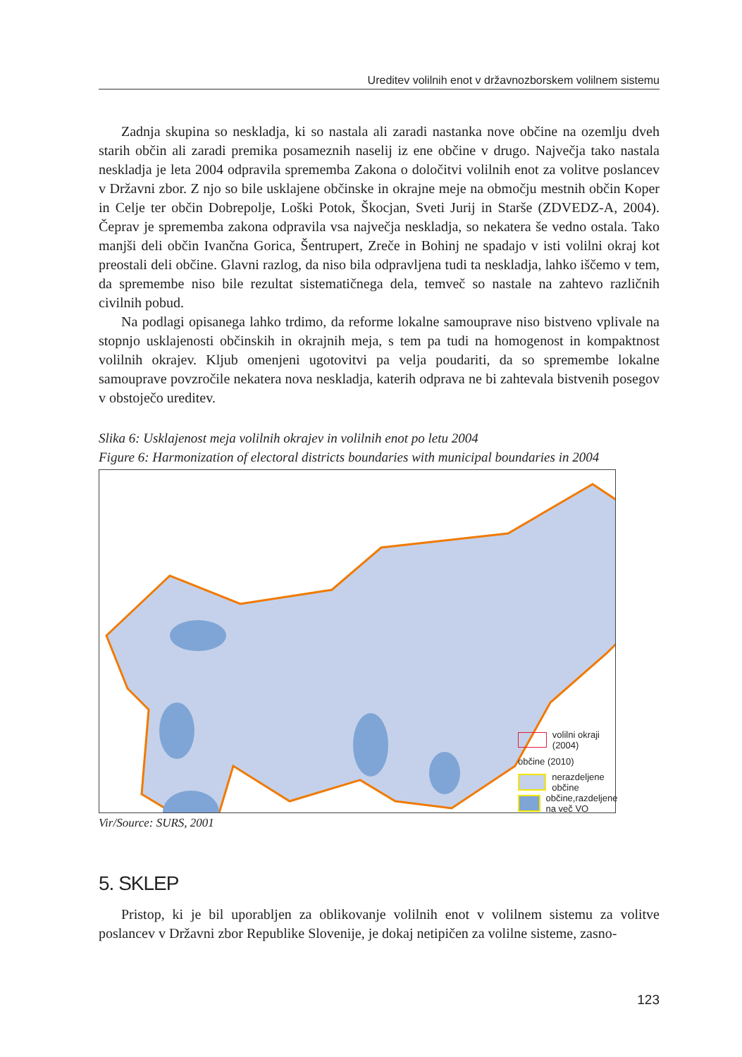Ureditev volilnih enot v državnozborskem volilnem sistemu
Zadnja skupina so neskladja, ki so nastala ali zaradi nastanka nove občine na ozemlju dveh starih občin ali zaradi premika posameznih naselij iz ene občine v drugo. Največja tako nastala neskladja je leta 2004 odpravila sprememba Zakona o določitvi volilnih enot za volitve poslancev v Državni zbor. Z njo so bile usklajene občinske in okrajne meje na območju mestnih občin Koper in Celje ter občin Dobrepolje, Loški Potok, Škocjan, Sveti Jurij in Starše (ZDVEDZ-A, 2004). Čeprav je sprememba zakona odpravila vsa največja neskladja, so nekatera še vedno ostala. Tako manjši deli občin Ivančna Gorica, Šentrupert, Zreče in Bohinj ne spadajo v isti volilni okraj kot preostali deli občine. Glavni razlog, da niso bila odpravljena tudi ta neskladja, lahko iščemo v tem, da spremembe niso bile rezultat sistematičnega dela, temveč so nastale na zahtevo različnih civilnih pobud.
Na podlagi opisanega lahko trdimo, da reforme lokalne samouprave niso bistveno vplivale na stopnjo usklajenosti občinskih in okrajnih meja, s tem pa tudi na homogenost in kompaktnost volilnih okrajev. Kljub omenjeni ugotovitvi pa velja poudariti, da so spremembe lokalne samouprave povzročile nekatera nova neskladja, katerih odprava ne bi zahtevala bistvenih posegov v obstoječo ureditev.
Slika 6: Usklajenost meja volilnih okrajev in volilnih enot po letu 2004
Figure 6: Harmonization of electoral districts boundaries with municipal boundaries in 2004
volilni okraji (2004)
občine (2010)
nerazdeljene občine
občine,razdeljene na več VO
Vir/Source: SURS, 2001
5. SKLEP
Pristop, ki je bil uporabljen za oblikovanje volilnih enot v volilnem sistemu za volitve poslancev v Državni zbor Republike Slovenije, je dokaj netipičen za volilne sisteme, zasno-
123